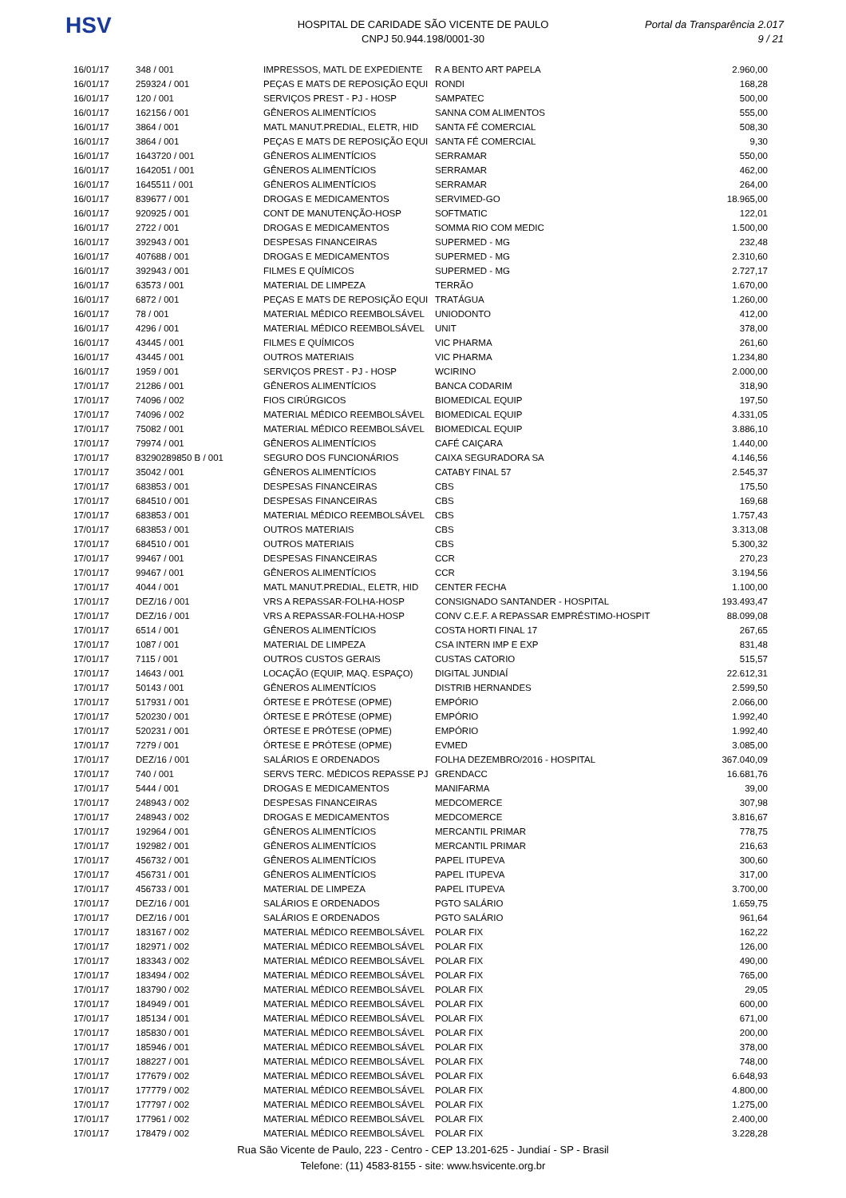HSV
HOSPITAL DE CARIDADE SÃO VICENTE DE PAULO
CNPJ 50.944.198/0001-30
Portal da Transparência 2.017
9 / 21
| 16/01/17 | 348 / 001 | IMPRESSOS, MATL DE EXPEDIENTE | R A BENTO ART PAPELA | 2.960,00 |
| 16/01/17 | 259324 / 001 | PEÇAS E MATS DE REPOSIÇÃO EQUI | RONDI | 168,28 |
| 16/01/17 | 120 / 001 | SERVIÇOS PREST - PJ - HOSP | SAMPATEC | 500,00 |
| 16/01/17 | 162156 / 001 | GÊNEROS ALIMENTÍCIOS | SANNA COM ALIMENTOS | 555,00 |
| 16/01/17 | 3864 / 001 | MATL MANUT.PREDIAL, ELETR, HID | SANTA FÉ COMERCIAL | 508,30 |
| 16/01/17 | 3864 / 001 | PEÇAS E MATS DE REPOSIÇÃO EQUI | SANTA FÉ COMERCIAL | 9,30 |
| 16/01/17 | 1643720 / 001 | GÊNEROS ALIMENTÍCIOS | SERRAMAR | 550,00 |
| 16/01/17 | 1642051 / 001 | GÊNEROS ALIMENTÍCIOS | SERRAMAR | 462,00 |
| 16/01/17 | 1645511 / 001 | GÊNEROS ALIMENTÍCIOS | SERRAMAR | 264,00 |
| 16/01/17 | 839677 / 001 | DROGAS E MEDICAMENTOS | SERVIMED-GO | 18.965,00 |
| 16/01/17 | 920925 / 001 | CONT DE MANUTENÇÃO-HOSP | SOFTMATIC | 122,01 |
| 16/01/17 | 2722 / 001 | DROGAS E MEDICAMENTOS | SOMMA RIO COM MEDIC | 1.500,00 |
| 16/01/17 | 392943 / 001 | DESPESAS FINANCEIRAS | SUPERMED - MG | 232,48 |
| 16/01/17 | 407688 / 001 | DROGAS E MEDICAMENTOS | SUPERMED - MG | 2.310,60 |
| 16/01/17 | 392943 / 001 | FILMES E QUÍMICOS | SUPERMED - MG | 2.727,17 |
| 16/01/17 | 63573 / 001 | MATERIAL DE LIMPEZA | TERRÃO | 1.670,00 |
| 16/01/17 | 6872 / 001 | PEÇAS E MATS DE REPOSIÇÃO EQUI | TRATÁGUA | 1.260,00 |
| 16/01/17 | 78 / 001 | MATERIAL MÉDICO REEMBOLSÁVEL | UNIODONTO | 412,00 |
| 16/01/17 | 4296 / 001 | MATERIAL MÉDICO REEMBOLSÁVEL | UNIT | 378,00 |
| 16/01/17 | 43445 / 001 | FILMES E QUÍMICOS | VIC PHARMA | 261,60 |
| 16/01/17 | 43445 / 001 | OUTROS MATERIAIS | VIC PHARMA | 1.234,80 |
| 16/01/17 | 1959 / 001 | SERVIÇOS PREST - PJ - HOSP | WCIRINO | 2.000,00 |
| 17/01/17 | 21286 / 001 | GÊNEROS ALIMENTÍCIOS | BANCA CODARIM | 318,90 |
| 17/01/17 | 74096 / 002 | FIOS CIRÚRGICOS | BIOMEDICAL EQUIP | 197,50 |
| 17/01/17 | 74096 / 002 | MATERIAL MÉDICO REEMBOLSÁVEL | BIOMEDICAL EQUIP | 4.331,05 |
| 17/01/17 | 75082 / 001 | MATERIAL MÉDICO REEMBOLSÁVEL | BIOMEDICAL EQUIP | 3.886,10 |
| 17/01/17 | 79974 / 001 | GÊNEROS ALIMENTÍCIOS | CAFÉ CAIÇARA | 1.440,00 |
| 17/01/17 | 83290289850 B / 001 | SEGURO DOS FUNCIONÁRIOS | CAIXA SEGURADORA SA | 4.146,56 |
| 17/01/17 | 35042 / 001 | GÊNEROS ALIMENTÍCIOS | CATABY FINAL 57 | 2.545,37 |
| 17/01/17 | 683853 / 001 | DESPESAS FINANCEIRAS | CBS | 175,50 |
| 17/01/17 | 684510 / 001 | DESPESAS FINANCEIRAS | CBS | 169,68 |
| 17/01/17 | 683853 / 001 | MATERIAL MÉDICO REEMBOLSÁVEL | CBS | 1.757,43 |
| 17/01/17 | 683853 / 001 | OUTROS MATERIAIS | CBS | 3.313,08 |
| 17/01/17 | 684510 / 001 | OUTROS MATERIAIS | CBS | 5.300,32 |
| 17/01/17 | 99467 / 001 | DESPESAS FINANCEIRAS | CCR | 270,23 |
| 17/01/17 | 99467 / 001 | GÊNEROS ALIMENTÍCIOS | CCR | 3.194,56 |
| 17/01/17 | 4044 / 001 | MATL MANUT.PREDIAL, ELETR, HID | CENTER FECHA | 1.100,00 |
| 17/01/17 | DEZ/16 / 001 | VRS A REPASSAR-FOLHA-HOSP | CONSIGNADO SANTANDER - HOSPITAL | 193.493,47 |
| 17/01/17 | DEZ/16 / 001 | VRS A REPASSAR-FOLHA-HOSP | CONV C.E.F. A REPASSAR EMPRÉSTIMO-HOSPIT | 88.099,08 |
| 17/01/17 | 6514 / 001 | GÊNEROS ALIMENTÍCIOS | COSTA HORTI FINAL 17 | 267,65 |
| 17/01/17 | 1087 / 001 | MATERIAL DE LIMPEZA | CSA INTERN IMP E EXP | 831,48 |
| 17/01/17 | 7115 / 001 | OUTROS CUSTOS GERAIS | CUSTAS CATORIO | 515,57 |
| 17/01/17 | 14643 / 001 | LOCAÇÃO (EQUIP, MAQ. ESPAÇO) | DIGITAL JUNDIAÍ | 22.612,31 |
| 17/01/17 | 50143 / 001 | GÊNEROS ALIMENTÍCIOS | DISTRIB HERNANDES | 2.599,50 |
| 17/01/17 | 517931 / 001 | ÓRTESE E PRÓTESE (OPME) | EMPÓRIO | 2.066,00 |
| 17/01/17 | 520230 / 001 | ÓRTESE E PRÓTESE (OPME) | EMPÓRIO | 1.992,40 |
| 17/01/17 | 520231 / 001 | ÓRTESE E PRÓTESE (OPME) | EMPÓRIO | 1.992,40 |
| 17/01/17 | 7279 / 001 | ÓRTESE E PRÓTESE (OPME) | EVMED | 3.085,00 |
| 17/01/17 | DEZ/16 / 001 | SALÁRIOS E ORDENADOS | FOLHA DEZEMBRO/2016 - HOSPITAL | 367.040,09 |
| 17/01/17 | 740 / 001 | SERVS TERC. MÉDICOS REPASSE PJ | GRENDACC | 16.681,76 |
| 17/01/17 | 5444 / 001 | DROGAS E MEDICAMENTOS | MANIFARMA | 39,00 |
| 17/01/17 | 248943 / 002 | DESPESAS FINANCEIRAS | MEDCOMERCE | 307,98 |
| 17/01/17 | 248943 / 002 | DROGAS E MEDICAMENTOS | MEDCOMERCE | 3.816,67 |
| 17/01/17 | 192964 / 001 | GÊNEROS ALIMENTÍCIOS | MERCANTIL PRIMAR | 778,75 |
| 17/01/17 | 192982 / 001 | GÊNEROS ALIMENTÍCIOS | MERCANTIL PRIMAR | 216,63 |
| 17/01/17 | 456732 / 001 | GÊNEROS ALIMENTÍCIOS | PAPEL ITUPEVA | 300,60 |
| 17/01/17 | 456731 / 001 | GÊNEROS ALIMENTÍCIOS | PAPEL ITUPEVA | 317,00 |
| 17/01/17 | 456733 / 001 | MATERIAL DE LIMPEZA | PAPEL ITUPEVA | 3.700,00 |
| 17/01/17 | DEZ/16 / 001 | SALÁRIOS E ORDENADOS | PGTO SALÁRIO | 1.659,75 |
| 17/01/17 | DEZ/16 / 001 | SALÁRIOS E ORDENADOS | PGTO SALÁRIO | 961,64 |
| 17/01/17 | 183167 / 002 | MATERIAL MÉDICO REEMBOLSÁVEL | POLAR FIX | 162,22 |
| 17/01/17 | 182971 / 002 | MATERIAL MÉDICO REEMBOLSÁVEL | POLAR FIX | 126,00 |
| 17/01/17 | 183343 / 002 | MATERIAL MÉDICO REEMBOLSÁVEL | POLAR FIX | 490,00 |
| 17/01/17 | 183494 / 002 | MATERIAL MÉDICO REEMBOLSÁVEL | POLAR FIX | 765,00 |
| 17/01/17 | 183790 / 002 | MATERIAL MÉDICO REEMBOLSÁVEL | POLAR FIX | 29,05 |
| 17/01/17 | 184949 / 001 | MATERIAL MÉDICO REEMBOLSÁVEL | POLAR FIX | 600,00 |
| 17/01/17 | 185134 / 001 | MATERIAL MÉDICO REEMBOLSÁVEL | POLAR FIX | 671,00 |
| 17/01/17 | 185830 / 001 | MATERIAL MÉDICO REEMBOLSÁVEL | POLAR FIX | 200,00 |
| 17/01/17 | 185946 / 001 | MATERIAL MÉDICO REEMBOLSÁVEL | POLAR FIX | 378,00 |
| 17/01/17 | 188227 / 001 | MATERIAL MÉDICO REEMBOLSÁVEL | POLAR FIX | 748,00 |
| 17/01/17 | 177679 / 002 | MATERIAL MÉDICO REEMBOLSÁVEL | POLAR FIX | 6.648,93 |
| 17/01/17 | 177779 / 002 | MATERIAL MÉDICO REEMBOLSÁVEL | POLAR FIX | 4.800,00 |
| 17/01/17 | 177797 / 002 | MATERIAL MÉDICO REEMBOLSÁVEL | POLAR FIX | 1.275,00 |
| 17/01/17 | 177961 / 002 | MATERIAL MÉDICO REEMBOLSÁVEL | POLAR FIX | 2.400,00 |
| 17/01/17 | 178479 / 002 | MATERIAL MÉDICO REEMBOLSÁVEL | POLAR FIX | 3.228,28 |
Rua São Vicente de Paulo, 223 - Centro - CEP 13.201-625 - Jundiaí - SP - Brasil
Telefone: (11) 4583-8155 - site: www.hsvicente.org.br